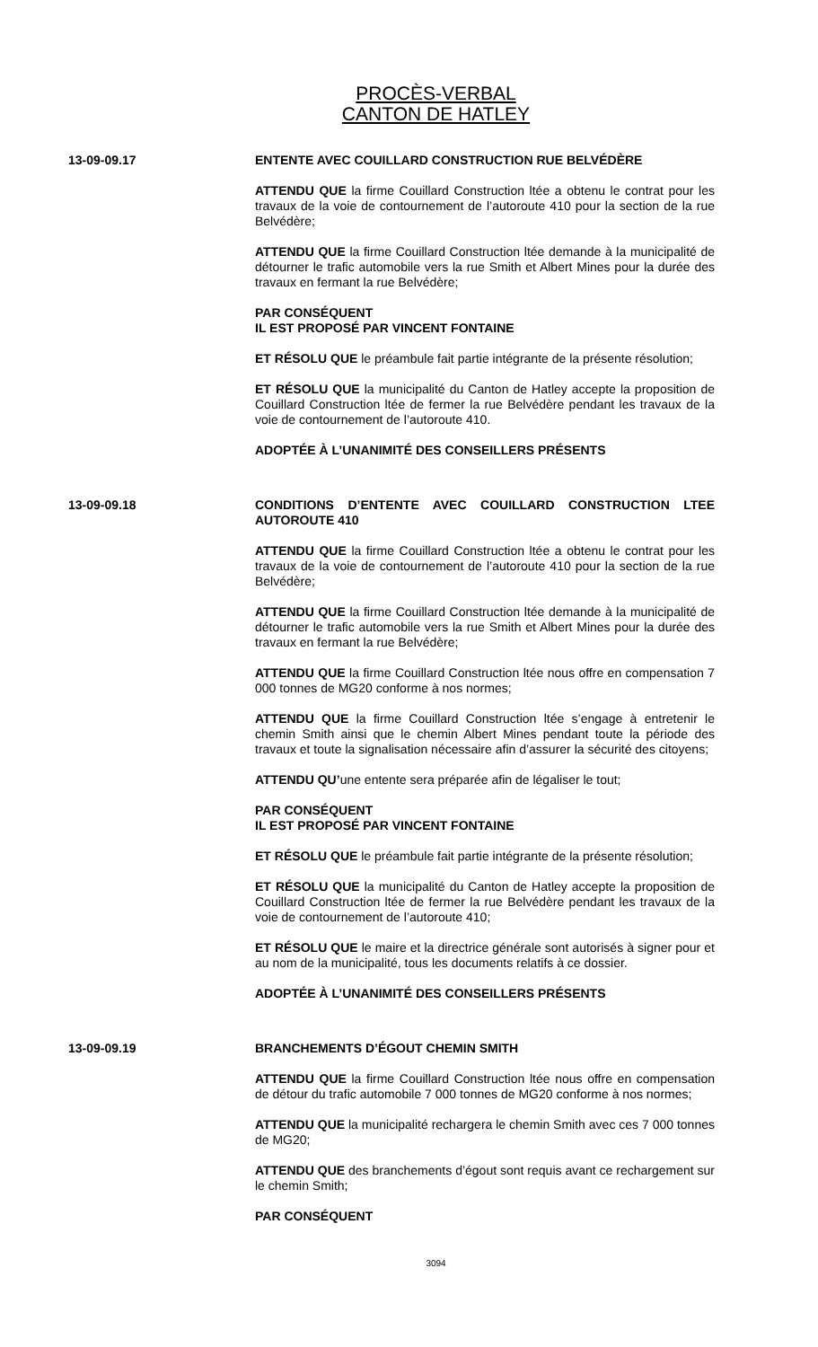PROCÈS-VERBAL
CANTON DE HATLEY
13-09-09.17 ENTENTE AVEC COUILLARD CONSTRUCTION RUE BELVÉDÈRE
ATTENDU QUE la firme Couillard Construction ltée a obtenu le contrat pour les travaux de la voie de contournement de l’autoroute 410 pour la section de la rue Belvédère;
ATTENDU QUE la firme Couillard Construction ltée demande à la municipalité de détourner le trafic automobile vers la rue Smith et Albert Mines pour la durée des travaux en fermant la rue Belvédère;
PAR CONSÉQUENT
IL EST PROPOSÉ PAR VINCENT FONTAINE
ET RÉSOLU QUE le préambule fait partie intégrante de la présente résolution;
ET RÉSOLU QUE la municipalité du Canton de Hatley accepte la proposition de Couillard Construction ltée de fermer la rue Belvédère pendant les travaux de la voie de contournement de l’autoroute 410.
ADOPTÉE À L’UNANIMITÉ DES CONSEILLERS PRÉSENTS
13-09-09.18 CONDITIONS D’ENTENTE AVEC COUILLARD CONSTRUCTION LTEE AUTOROUTE 410
ATTENDU QUE la firme Couillard Construction ltée a obtenu le contrat pour les travaux de la voie de contournement de l’autoroute 410 pour la section de la rue Belvédère;
ATTENDU QUE la firme Couillard Construction ltée demande à la municipalité de détourner le trafic automobile vers la rue Smith et Albert Mines pour la durée des travaux en fermant la rue Belvédère;
ATTENDU QUE la firme Couillard Construction ltée nous offre en compensation 7 000 tonnes de MG20 conforme à nos normes;
ATTENDU QUE la firme Couillard Construction ltée s’engage à entretenir le chemin Smith ainsi que le chemin Albert Mines pendant toute la période des travaux et toute la signalisation nécessaire afin d’assurer la sécurité des citoyens;
ATTENDU QU’une entente sera préparée afin de légaliser le tout;
PAR CONSÉQUENT
IL EST PROPOSÉ PAR VINCENT FONTAINE
ET RÉSOLU QUE le préambule fait partie intégrante de la présente résolution;
ET RÉSOLU QUE la municipalité du Canton de Hatley accepte la proposition de Couillard Construction ltée de fermer la rue Belvédère pendant les travaux de la voie de contournement de l’autoroute 410;
ET RÉSOLU QUE le maire et la directrice générale sont autorisés à signer pour et au nom de la municipalité, tous les documents relatifs à ce dossier.
ADOPTÉE À L’UNANIMITÉ DES CONSEILLERS PRÉSENTS
13-09-09.19 BRANCHEMENTS D’ÉGOUT CHEMIN SMITH
ATTENDU QUE la firme Couillard Construction ltée nous offre en compensation de détour du trafic automobile 7 000 tonnes de MG20 conforme à nos normes;
ATTENDU QUE la municipalité rechargera le chemin Smith avec ces 7 000 tonnes de MG20;
ATTENDU QUE des branchements d’égout sont requis avant ce rechargement sur le chemin Smith;
PAR CONSÉQUENT
3094